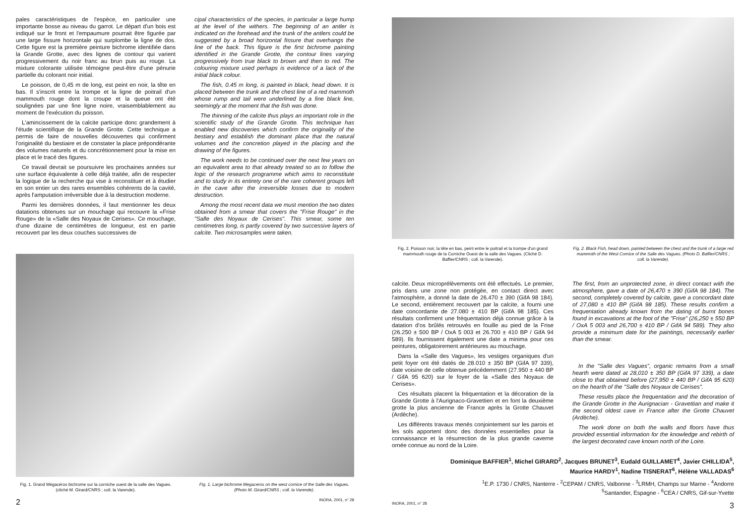pales caractéristiques de l'espèce, en particulier une importante bosse au niveau du garrot. Le départ d'un bois est indiqué sur le front et l'empaumure pourrait être figurée par une large fissure horizontale qui surplombe la ligne de dos. Cette figure est la première peinture bichrome identifiée dans la Grande Grotte, avec des lignes de contour qui varient progressivement du noir franc au brun puis au rouge. La mixture colorante utilisée témoigne peut-être d'une pénurie partielle du colorant noir initial.
Le poisson, de 0,45 m de long, est peint en noir, la tête en bas. Il s'inscrit entre la trompe et la ligne de poitrail d'un mammouth rouge dont la croupe et la queue ont été soulignées par une fine ligne noire, vraisemblablement au moment de l'exécution du poisson.
L'amincissement de la calcite participe donc grandement à l'étude scientifique de la Grande Grotte. Cette technique a permis de faire de nouvelles découvertes qui confirment l'originalité du bestiaire et de constater la place prépondérante des volumes naturels et du concrétionnement pour la mise en place et le tracé des figures.
Ce travail devrait se poursuivre les prochaines années sur une surface équivalente à celle déjà traitée, afin de respecter la logique de la recherche qui vise à reconstituer et à étudier en son entier un des rares ensembles cohérents de la cavité, après l'amputation irréversible due à la destruction moderne.
Parmi les dernières données, il faut mentionner les deux datations obtenues sur un mouchage qui recouvre la «Frise Rouge» de la «Salle des Noyaux de Cerises». Ce mouchage, d'une dizaine de centimètres de longueur, est en partie recouvert par les deux couches successives de
cipal characteristics of the species, in particular a large hump at the level of the withers. The beginning of an antler is indicated on the forehead and the trunk of the antlers could be suggested by a broad horizontal fissure that overhangs the line of the back. This figure is the first bichrome painting identified in the Grande Grotte, the contour lines varying progressively from true black to brown and then to red. The colouring mixture used perhaps is evidence of a lack of the initial black colour.
The fish, 0.45 m long, is painted in black, head down. It is placed between the trunk and the chest line of a red mammoth whose rump and tail were underlined by a fine black line, seemingly at the moment that the fish was done.
The thinning of the calcite thus plays an important role in the scientific study of the Grande Grotte. This technique has enabled new discoveries which confirm the originality of the bestiary and establish the dominant place that the natural volumes and the concretion played in the placing and the drawing of the figures.
The work needs to be continued over the next few years on an equivalent area to that already treated so as to follow the logic of the research programme which aims to reconstitute and to study in its entirety one of the rare coherent groups left in the cave after the irreversible losses due to modern destruction.
Among the most recent data we must mention the two dates obtained from a smear that covers the "Frise Rouge" in the "Salle des Noyaux de Cerises". This smear, some ten centimetres long, is partly covered by two successive layers of calcite. Two microsamples were taken.
Fig. 1. Grand Mégacéros bichrome sur la corniche ouest de la salle des Vagues. (cliché M. Girard/CNRS ; coll. la Varende).
Fig. 1. Large bichrome Megaceros on the west cornice of the Salle des Vagues. (Photo M. Girard/CNRS ; coll. la Varende).
2 INORA, 2001, n° 28
Fig. 2. Poisson noir, la tête en bas, peint entre le poitrail et la trompe d'un grand mammouth rouge de la Corniche Ouest de la salle des Vagues. (Cliché D. Baffier/CNRS ; coll. la Varende).
Fig. 2. Black Fish, head down, painted between the chest and the trunk of a large red mammoth of the West Cornice of the Salle des Vagues. (Photo D. Baffier/CNRS ; coll. la Varende).
calcite. Deux microprélèvements ont été effectués. Le premier, pris dans une zone non protégée, en contact direct avec l'atmosphère, a donné la date de 26.470 ± 390 (GifA 98 184). Le second, entièrement recouvert par la calcite, a fourni une date concordante de 27.080 ± 410 BP (GifA 98 185). Ces résultats confirment une fréquentation déjà connue grâce à la datation d'os brûlés retrouvés en fouille au pied de la Frise (26.250 ± 500 BP / OxA 5 003 et 26.700 ± 410 BP / GifA 94 589). Ils fournissent également une date a minima pour ces peintures, obligatoirement antérieures au mouchage.
Dans la «Salle des Vagues», les vestiges organiques d'un petit foyer ont été datés de 28.010 ± 350 BP (GifA 97 339), date voisine de celle obtenue précédemment (27.950 ± 440 BP / GifA 95 620) sur le foyer de la «Salle des Noyaux de Cerises».
Ces résultats placent la fréquentation et la décoration de la Grande Grotte à l'Aurignaco-Gravettien et en font la deuxième grotte la plus ancienne de France après la Grotte Chauvet (Ardèche).
Les différents travaux menés conjointement sur les parois et les sols apportent donc des données essentielles pour la connaissance et la résurrection de la plus grande caverne ornée connue au nord de la Loire.
The first, from an unprotected zone, in direct contact with the atmosphere, gave a date of 26,470 ± 390 (GifA 98 184). The second, completely covered by calcite, gave a concordant date of 27,080 ± 410 BP (GifA 98 185). These results confirm a frequentation already known from the dating of burnt bones found in excavations at the foot of the "Frise" (26,250 ± 550 BP / OxA 5 003 and 26,700 ± 410 BP / GifA 94 589). They also provide a minimum date for the paintings, necessarily earlier than the smear.
In the "Salle des Vagues", organic remains from a small hearth were dated at 28,010 ± 350 BP (GifA 97 339), a date close to that obtained before (27,950 ± 440 BP / GifA 95 620) on the hearth of the "Salle des Noyaux de Cerises".
These results place the frequentation and the decoration of the Grande Grotte in the Aurignacian - Gravettian and make it the second oldest cave in France after the Grotte Chauvet (Ardèche).
The work done on both the walls and floors have thus provided essential information for the knowledge and rebirth of the largest decorated cave known north of the Loire.
Dominique BAFFIER<sup>1</sup>, Michel GIRARD<sup>2</sup>, Jacques BRUNET<sup>3</sup>, Eudald GUILLAMET<sup>4</sup>, Javier CHILLIDA<sup>5</sup>,
Maurice HARDY<sup>1</sup>, Nadine TISNERAT<sup>6</sup>, Hélène VALLADAS<sup>6</sup>
<sup>1</sup> E.P. 1730 / CNRS, Nanterre - <sup>2</sup>CEPAM / CNRS, Valbonne - <sup>3</sup>LRMH, Champs sur Marne - <sup>4</sup>Andorre
<sup>5</sup> Santander, Espagne - <sup>6</sup>CEA / CNRS, Gif-sur-Yvette
INORA, 2001, n° 28 3